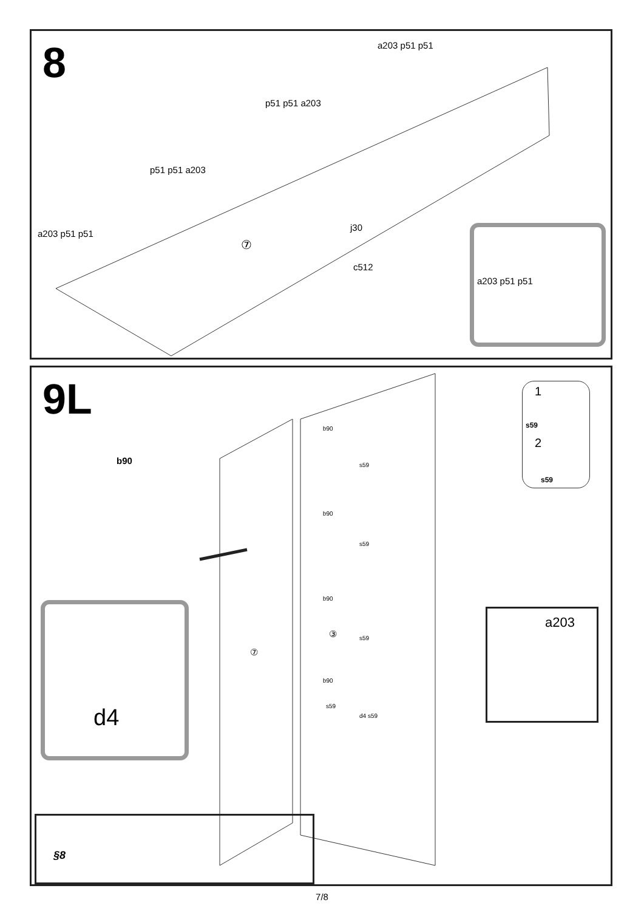8
a203 p51 p51
p51 p51 a203
p51 p51 a203
a203 p51 p51
⑦
j30
c512
a203 p51 p51
9L
b90
b90
b90
b90
b90
s59
s59
s59
s59
d4 s59
③
⑦
d4
1
s59
2
s59
a203
§8
7/8